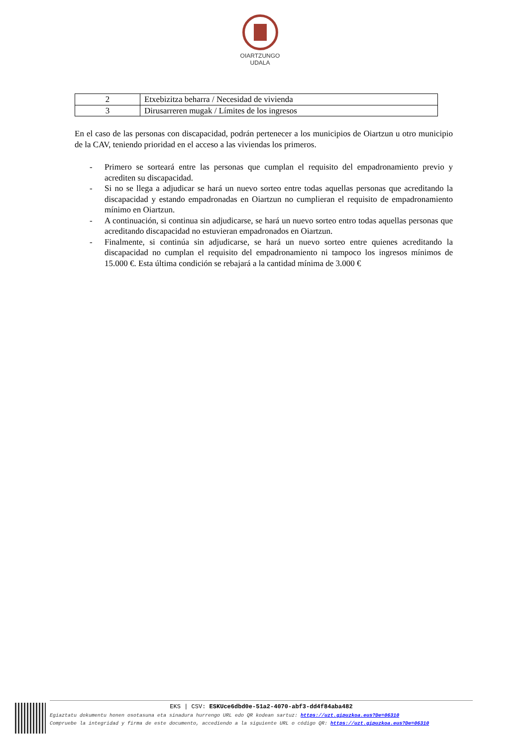OIARTZUNGO
UDALA
| 2 | Etxebizitza beharra / Necesidad de vivienda |
| 3 | Dirusarreren mugak / Límites de los ingresos |
En el caso de las personas con discapacidad, podrán pertenecer a los municipios de Oiartzun u otro municipio de la CAV, teniendo prioridad en el acceso a las viviendas los primeros.
- Primero se sorteará entre las personas que cumplan el requisito del empadronamiento previo y acrediten su discapacidad.
- Si no se llega a adjudicar se hará un nuevo sorteo entre todas aquellas personas que acreditando la discapacidad y estando empadronadas en Oiartzun no cumplieran el requisito de empadronamiento mínimo en Oiartzun.
- A continuación, si continua sin adjudicarse, se hará un nuevo sorteo entro todas aquellas personas que acreditando discapacidad no estuvieran empadronados en Oiartzun.
- Finalmente, si continúa sin adjudicarse, se hará un nuevo sorteo entre quienes acreditando la discapacidad no cumplan el requisito del empadronamiento ni tampoco los ingresos mínimos de 15.000 €. Esta última condición se rebajará a la cantidad mínima de 3.000 €
EKS | CSV: ESKUce6dbd0e-51a2-4070-abf3-dd4f84aba482
Egiaztatu dokumentu honen osotasuna eta sinadura hurrengo URL edo QR kodean sartuz: https://uzt.gipuzkoa.eus?De=06310
Compruebe la integridad y firma de este documento, accediendo a la siguiente URL o código QR: https://uzt.gipuzkoa.eus?De=06310